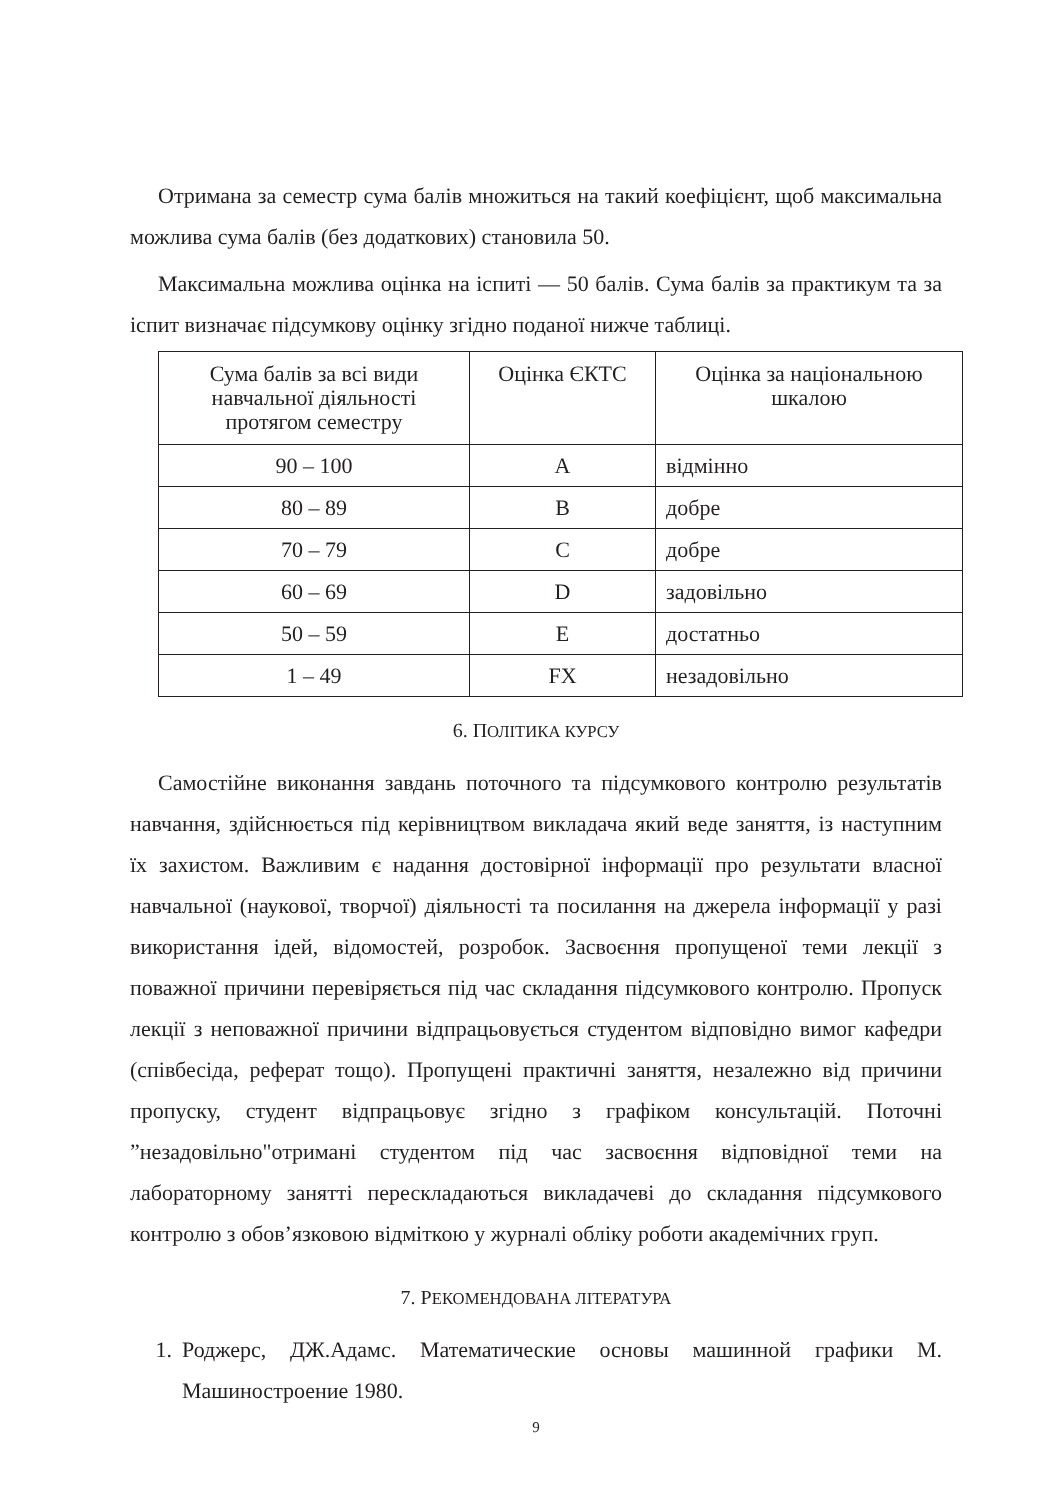Отримана за семестр сума балів множиться на такий коефіцієнт, щоб максимальна можлива сума балів (без додаткових) становила 50.
Максимальна можлива оцінка на іспиті — 50 балів. Сума балів за практикум та за іспит визначає підсумкову оцінку згідно поданої нижче таблиці.
| Сума балів за всі види навчальної діяльності протягом семестру | Оцінка ЄКТС | Оцінка за національною шкалою |
| --- | --- | --- |
| 90 – 100 | A | відмінно |
| 80 – 89 | B | добре |
| 70 – 79 | C | добре |
| 60 – 69 | D | задовільно |
| 50 – 59 | E | достатньо |
| 1 – 49 | FX | незадовільно |
6. ПОЛІТИКА КУРСУ
Самостійне виконання завдань поточного та підсумкового контролю результатів навчання, здійснюється під керівництвом викладача який веде заняття, із наступним їх захистом. Важливим є надання достовірної інформації про результати власної навчальної (наукової, творчої) діяльності та посилання на джерела інформації у разі використання ідей, відомостей, розробок. Засвоєння пропущеної теми лекції з поважної причини перевіряється під час складання підсумкового контролю. Пропуск лекції з неповажної причини відпрацьовується студентом відповідно вимог кафедри (співбесіда, реферат тощо). Пропущені практичні заняття, незалежно від причини пропуску, студент відпрацьовує згідно з графіком консультацій. Поточні ”незадовільно"отримані студентом під час засвоєння відповідної теми на лабораторному занятті перескладаються викладачеві до складання підсумкового контролю з обов’язковою відміткою у журналі обліку роботи академічних груп.
7. РЕКОМЕНДОВАНА ЛІТЕРАТУРА
1. Роджерс, ДЖ.Адамс. Математические основы машинной графики М. Машиностроение 1980.
9